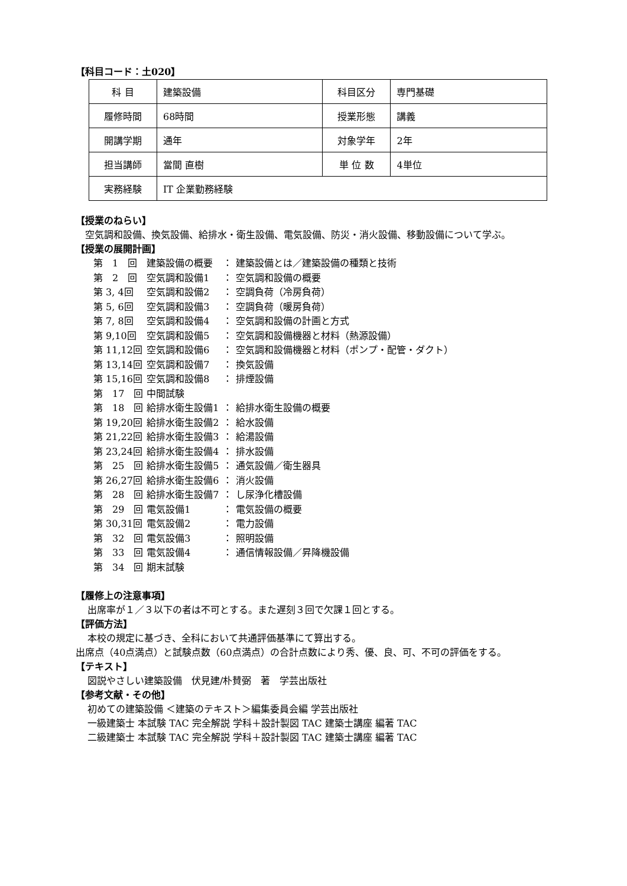【科目コード：土020】
| 科 目 | 建築設備 | 科目区分 | 専門基礎 |
| 履修時間 | 68時間 | 授業形態 | 講義 |
| 開講学期 | 通年 | 対象学年 | 2年 |
| 担当講師 | 當間 直樹 | 単 位 数 | 4単位 |
| 実務経験 | IT 企業勤務経験 | | |
【授業のねらい】
　空気調和設備、換気設備、給排水・衛生設備、電気設備、防災・消火設備、移動設備について学ぶ。
【授業の展開計画】
| 第 1 回 | 建築設備の概要 | ： | 建築設備とは／建築設備の種類と技術 |
| 第 2 回 | 空気調和設備1 | ： | 空気調和設備の概要 |
| 第 3, 4回 | 空気調和設備2 | ： | 空調負荷（冷房負荷） |
| 第 5, 6回 | 空気調和設備3 | ： | 空調負荷（暖房負荷） |
| 第 7, 8回 | 空気調和設備4 | ： | 空気調和設備の計画と方式 |
| 第 9,10回 | 空気調和設備5 | ： | 空気調和設備機器と材料（熱源設備） |
| 第 11,12回 | 空気調和設備6 | ： | 空気調和設備機器と材料（ポンプ・配管・ダクト） |
| 第 13,14回 | 空気調和設備7 | ： | 換気設備 |
| 第 15,16回 | 空気調和設備8 | ： | 排煙設備 |
| 第 17 回 | 中間試験 | | |
| 第 18 回 | 給排水衛生設備1 | ： | 給排水衛生設備の概要 |
| 第 19,20回 | 給排水衛生設備2 | ： | 給水設備 |
| 第 21,22回 | 給排水衛生設備3 | ： | 給湯設備 |
| 第 23,24回 | 給排水衛生設備4 | ： | 排水設備 |
| 第 25 回 | 給排水衛生設備5 | ： | 通気設備／衛生器具 |
| 第 26,27回 | 給排水衛生設備6 | ： | 消火設備 |
| 第 28 回 | 給排水衛生設備7 | ： | し尿浄化槽設備 |
| 第 29 回 | 電気設備1 | ： | 電気設備の概要 |
| 第 30,31回 | 電気設備2 | ： | 電力設備 |
| 第 32 回 | 電気設備3 | ： | 照明設備 |
| 第 33 回 | 電気設備4 | ： | 通信情報設備／昇降機設備 |
| 第 34 回 | 期末試験 | | |
【履修上の注意事項】
出席率が１／３以下の者は不可とする。また遅刻３回で欠課１回とする。
【評価方法】
本校の規定に基づき、全科において共通評価基準にて算出する。
出席点（40点満点）と試験点数（60点満点）の合計点数により秀、優、良、可、不可の評価をする。
【テキスト】
図説やさしい建築設備　伏見建/朴賛弼　著　学芸出版社
【参考文献・その他】
初めての建築設備 ＜建築のテキスト＞編集委員会編 学芸出版社
一級建築士 本試験 TAC 完全解説 学科＋設計製図 TAC 建築士講座 編著 TAC
二級建築士 本試験 TAC 完全解説 学科＋設計製図 TAC 建築士講座 編著 TAC